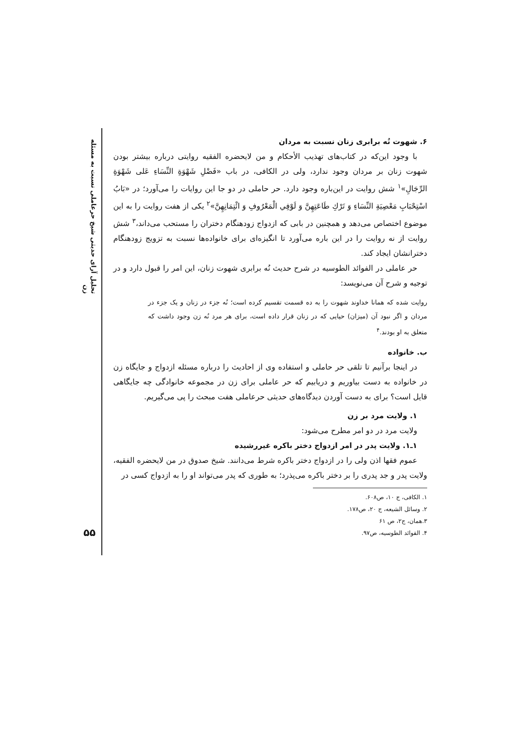تحلیل آرای حدیثی شیخ حرعاملی نسبت به مسئله زن
۶. شهوت نُه برابری زنان نسبت به مردان
با وجود این‌که در کتاب‌های تهذیب الأحکام و من لایحضره الفقیه روایتی درباره بیشتر بودن شهوت زنان بر مردان وجود ندارد، ولی در الکافی، در باب «فَضْلِ شَهْوَةِ النِّسَاءِ عَلى شَهْوَةِ الرِّجَالِ»<sup>۱</sup> شش روایت در این‌باره وجود دارد. حر حاملی در دو جا این روایات را می‌آورد؛ در «بَابُ اسْتِحْبَابِ مَعْصِيَةِ النِّسَاءِ وَ تَرْكِ طَاعَتِهِنَّ وَ لَوْفِي الْمَعْرُوفِ وَ ائْتِمَانِهِنَّ»<sup>۲</sup> یکی از هفت روایت را به این موضوع اختصاص می‌دهد و همچنین در بابی که ازدواج زودهنگام دختران را مستحب می‌داند،<sup>۳</sup> شش روایت از نه روایت را در این باره می‌آورد تا انگیزه‌ای برای خانواده‌ها نسبت به تزویج زودهنگام دخترانشان ایجاد کند.
حر عاملی در الفوائد الطوسیه در شرح حدیث نُه برابری شهوت زنان، این امر را قبول دارد و در توجیه و شرح آن می‌نویسد:
روایت شده که همانا خداوند شهوت را به ده قسمت تقسیم کرده است؛ نُه جزء در زنان و یک جزء در مردان و اگر نبود آن (میزان) حیایی که در زنان قرار داده است، برای هر مرد نُه زن وجود داشت که متعلق به او بودند.<sup>۴</sup>
ب. خانواده
در اینجا برآنیم تا تلقی حر حاملی و استفاده وی از احادیث را درباره مسئله ازدواج و جایگاه زن در خانواده به دست بیاوریم و دریابیم که حر عاملی برای زن در مجموعه خانوادگی چه جایگاهی قایل است؟ برای به دست آوردن دیدگاه‌های حدیثی حرعاملی هفت مبحث را پی می‌گیریم.
۱. ولایت مرد بر زن
ولایت مرد در دو امر مطرح می‌شود:
۱ـ۱. ولایت پدر در امر ازدواج دختر باکره غیررشیده
عموم فقها اذن ولی را در ازدواج دختر باکره شرط می‌دانند. شیخ صدوق در من لایحضره الفقیه، ولایت پدر و جد پدری را بر دختر باکره می‌پذرد؛ به طوری که پدر می‌تواند او را به ازدواج کسی در
۱. الکافی، ج ۱۰، ص۶۰۸.
۲. وسائل الشیعه، ج ۲۰، ص۱۷۸.
۳.همان، ج۲، ص ۶۱
۴. الفوائد الطوسیه، ص۹۷.
۵۵